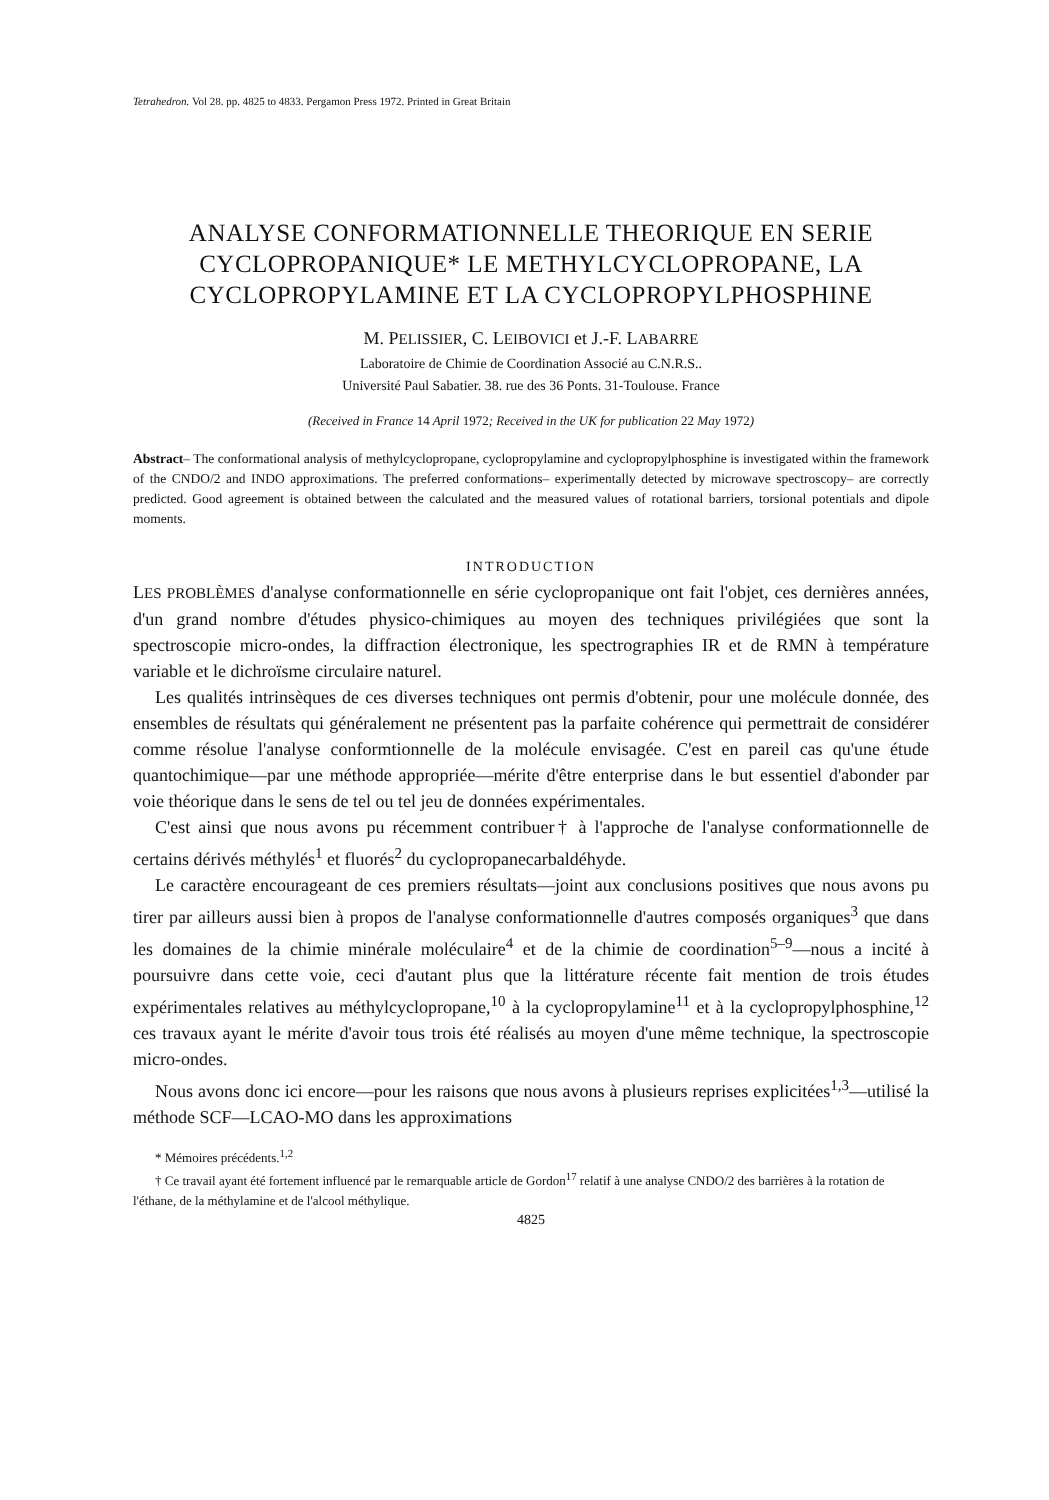Tetrahedron. Vol 28. pp. 4825 to 4833. Pergamon Press 1972. Printed in Great Britain
ANALYSE CONFORMATIONNELLE THEORIQUE EN SERIE CYCLOPROPANIQUE* LE METHYLCYCLOPROPANE, LA CYCLOPROPYLAMINE ET LA CYCLOPROPYLPHOSPHINE
M. PELISSIER, C. LEIBOVICI et J.-F. LABARRE
Laboratoire de Chimie de Coordination Associé au C.N.R.S..
Université Paul Sabatier. 38. rue des 36 Ponts. 31-Toulouse. France
(Received in France 14 April 1972; Received in the UK for publication 22 May 1972)
Abstract– The conformational analysis of methylcyclopropane, cyclopropylamine and cyclopropylphosphine is investigated within the framework of the CNDO/2 and INDO approximations. The preferred conformations– experimentally detected by microwave spectroscopy– are correctly predicted. Good agreement is obtained between the calculated and the measured values of rotational barriers, torsional potentials and dipole moments.
INTRODUCTION
LES PROBLÈMES d'analyse conformationnelle en série cyclopropanique ont fait l'objet, ces dernières années, d'un grand nombre d'études physico-chimiques au moyen des techniques privilégiées que sont la spectroscopie micro-ondes, la diffraction électronique, les spectrographies IR et de RMN à température variable et le dichroïsme circulaire naturel.
Les qualités intrinsèques de ces diverses techniques ont permis d'obtenir, pour une molécule donnée, des ensembles de résultats qui généralement ne présentent pas la parfaite cohérence qui permettrait de considérer comme résolue l'analyse conformtionnelle de la molécule envisagée. C'est en pareil cas qu'une étude quantochimique—par une méthode appropriée—mérite d'être enterprise dans le but essentiel d'abonder par voie théorique dans le sens de tel ou tel jeu de données expérimentales.
C'est ainsi que nous avons pu récemment contribuer† à l'approche de l'analyse conformationnelle de certains dérivés méthylés<sup>1</sup> et fluorés<sup>2</sup> du cyclopropanecarbaldéhyde.
Le caractère encourageant de ces premiers résultats—joint aux conclusions positives que nous avons pu tirer par ailleurs aussi bien à propos de l'analyse conformationnelle d'autres composés organiques<sup>3</sup> que dans les domaines de la chimie minérale moléculaire<sup>4</sup> et de la chimie de coordination<sup>5–9</sup>—nous a incité à poursuivre dans cette voie, ceci d'autant plus que la littérature récente fait mention de trois études expérimentales relatives au méthylcyclopropane,<sup>10</sup> à la cyclopropylamine<sup>11</sup> et à la cyclopropylphosphine,<sup>12</sup> ces travaux ayant le mérite d'avoir tous trois été réalisés au moyen d'une même technique, la spectroscopie micro-ondes.
Nous avons donc ici encore—pour les raisons que nous avons à plusieurs reprises explicitées<sup>1,3</sup>—utilisé la méthode SCF—LCAO-MO dans les approximations
* Mémoires précédents.<sup>1,2</sup>
† Ce travail ayant été fortement influencé par le remarquable article de Gordon<sup>17</sup> relatif à une analyse CNDO/2 des barrières à la rotation de l'éthane, de la méthylamine et de l'alcool méthylique.
4825